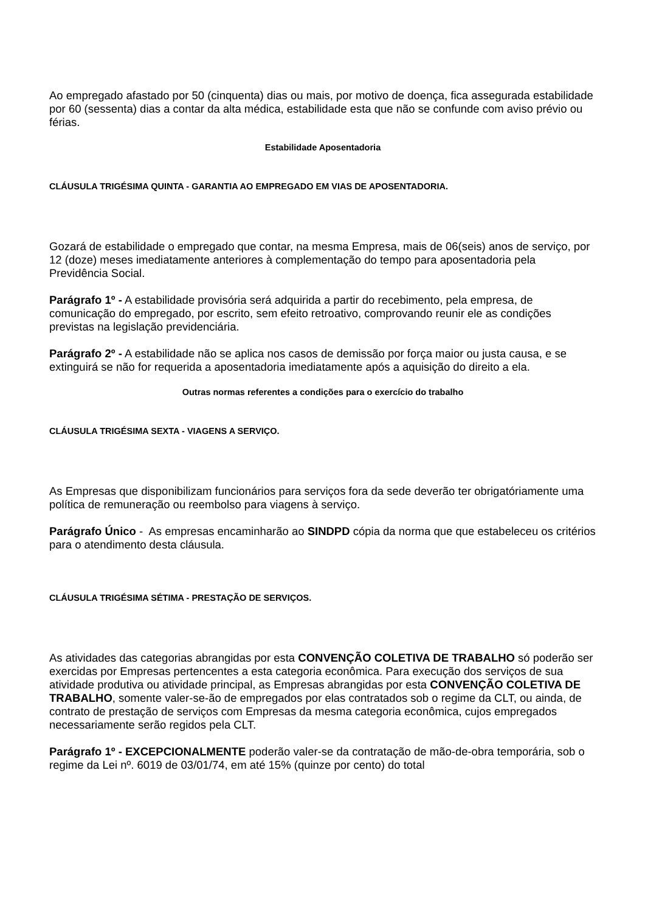Ao empregado afastado por 50 (cinquenta) dias ou mais, por motivo de doença, fica assegurada estabilidade por 60 (sessenta) dias a contar da alta médica, estabilidade esta que não se confunde com aviso prévio ou férias.
Estabilidade Aposentadoria
CLÁUSULA TRIGÉSIMA QUINTA - GARANTIA AO EMPREGADO EM VIAS DE APOSENTADORIA.
Gozará de estabilidade o empregado que contar, na mesma Empresa, mais de 06(seis) anos de serviço, por 12 (doze) meses imediatamente anteriores à complementação do tempo para aposentadoria pela Previdência Social.
Parágrafo 1º - A estabilidade provisória será adquirida a partir do recebimento, pela empresa, de comunicação do empregado, por escrito, sem efeito retroativo, comprovando reunir ele as condições previstas na legislação previdenciária.
Parágrafo 2º - A estabilidade não se aplica nos casos de demissão por força maior ou justa causa, e se extinguirá se não for requerida a aposentadoria imediatamente após a aquisição do direito a ela.
Outras normas referentes a condições para o exercício do trabalho
CLÁUSULA TRIGÉSIMA SEXTA - VIAGENS A SERVIÇO.
As Empresas que disponibilizam funcionários para serviços fora da sede deverão ter obrigatóriamente uma política de remuneração ou reembolso para viagens à serviço.
Parágrafo Único - As empresas encaminharão ao SINDPD cópia da norma que que estabeleceu os critérios para o atendimento desta cláusula.
CLÁUSULA TRIGÉSIMA SÉTIMA - PRESTAÇÃO DE SERVIÇOS.
As atividades das categorias abrangidas por esta CONVENÇÃO COLETIVA DE TRABALHO só poderão ser exercidas por Empresas pertencentes a esta categoria econômica. Para execução dos serviços de sua atividade produtiva ou atividade principal, as Empresas abrangidas por esta CONVENÇÃO COLETIVA DE TRABALHO, somente valer-se-ão de empregados por elas contratados sob o regime da CLT, ou ainda, de contrato de prestação de serviços com Empresas da mesma categoria econômica, cujos empregados necessariamente serão regidos pela CLT.
Parágrafo 1º - EXCEPCIONALMENTE poderão valer-se da contratação de mão-de-obra temporária, sob o regime da Lei nº. 6019 de 03/01/74, em até 15% (quinze por cento) do total